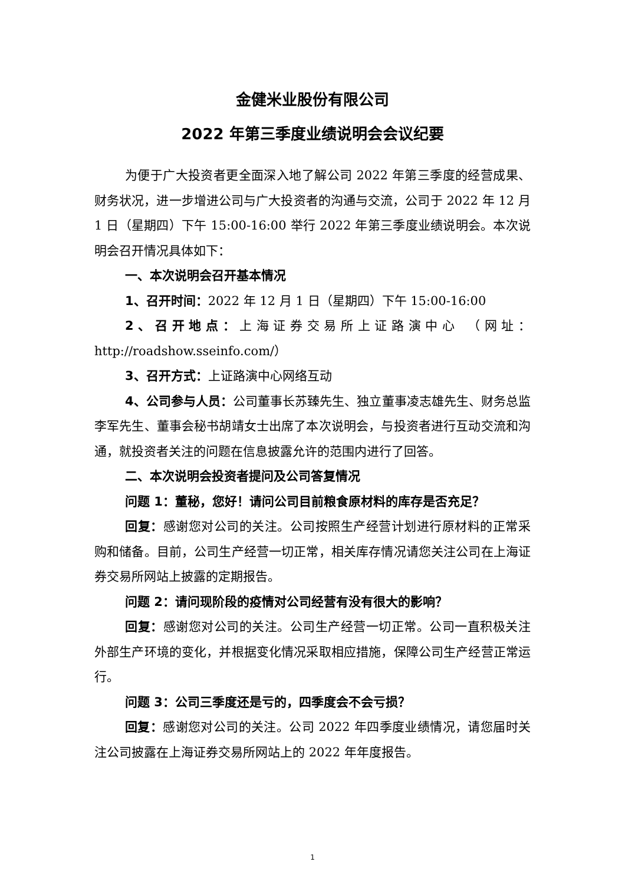金健米业股份有限公司
2022 年第三季度业绩说明会会议纪要
为便于广大投资者更全面深入地了解公司 2022 年第三季度的经营成果、财务状况，进一步增进公司与广大投资者的沟通与交流，公司于 2022 年 12 月 1 日（星期四）下午 15:00-16:00 举行 2022 年第三季度业绩说明会。本次说明会召开情况具体如下：
一、本次说明会召开基本情况
1、召开时间：2022 年 12 月 1 日（星期四）下午 15:00-16:00
2、召开地点：上海证券交易所上证路演中心 （网址：http://roadshow.sseinfo.com/）
3、召开方式：上证路演中心网络互动
4、公司参与人员：公司董事长苏臻先生、独立董事凌志雄先生、财务总监李军先生、董事会秘书胡靖女士出席了本次说明会，与投资者进行互动交流和沟通，就投资者关注的问题在信息披露允许的范围内进行了回答。
二、本次说明会投资者提问及公司答复情况
问题 1：董秘，您好！请问公司目前粮食原材料的库存是否充足？
回复：感谢您对公司的关注。公司按照生产经营计划进行原材料的正常采购和储备。目前，公司生产经营一切正常，相关库存情况请您关注公司在上海证券交易所网站上披露的定期报告。
问题 2：请问现阶段的疫情对公司经营有没有很大的影响？
回复：感谢您对公司的关注。公司生产经营一切正常。公司一直积极关注外部生产环境的变化，并根据变化情况采取相应措施，保障公司生产经营正常运行。
问题 3：公司三季度还是亏的，四季度会不会亏损？
回复：感谢您对公司的关注。公司 2022 年四季度业绩情况，请您届时关注公司披露在上海证券交易所网站上的 2022 年年度报告。
1